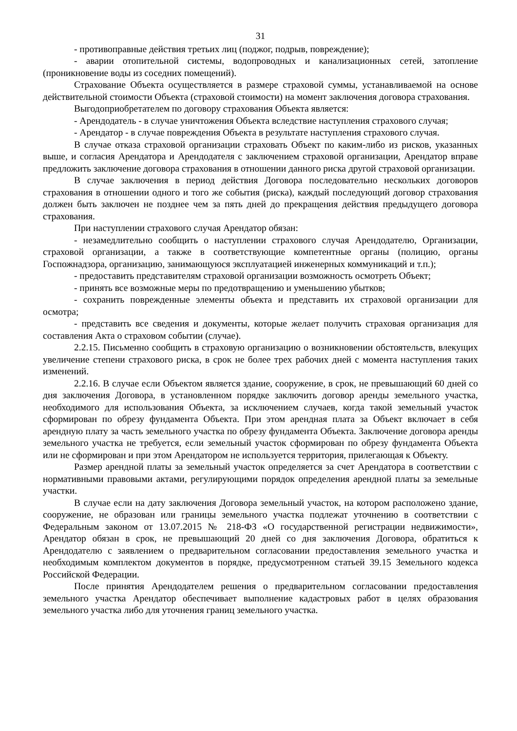31
- противоправные действия третьих лиц (поджог, подрыв, повреждение);
- аварии отопительной системы, водопроводных и канализационных сетей, затопление (проникновение воды из соседних помещений).
Страхование Объекта осуществляется в размере страховой суммы, устанавливаемой на основе действительной стоимости Объекта (страховой стоимости) на момент заключения договора страхования.
Выгодоприобретателем по договору страхования Объекта является:
- Арендодатель - в случае уничтожения Объекта вследствие наступления страхового случая;
- Арендатор - в случае повреждения Объекта в результате наступления страхового случая.
В случае отказа страховой организации страховать Объект по каким-либо из рисков, указанных выше, и согласия Арендатора и Арендодателя с заключением страховой организации, Арендатор вправе предложить заключение договора страхования в отношении данного риска другой страховой организации.
В случае заключения в период действия Договора последовательно нескольких договоров страхования в отношении одного и того же события (риска), каждый последующий договор страхования должен быть заключен не позднее чем за пять дней до прекращения действия предыдущего договора страхования.
При наступлении страхового случая Арендатор обязан:
- незамедлительно сообщить о наступлении страхового случая Арендодателю, Организации, страховой организации, а также в соответствующие компетентные органы (полицию, органы Госпожнадзора, организацию, занимающуюся эксплуатацией инженерных коммуникаций и т.п.);
- предоставить представителям страховой организации возможность осмотреть Объект;
- принять все возможные меры по предотвращению и уменьшению убытков;
- сохранить поврежденные элементы объекта и представить их страховой организации для осмотра;
- представить все сведения и документы, которые желает получить страховая организация для составления Акта о страховом событии (случае).
2.2.15. Письменно сообщить в страховую организацию о возникновении обстоятельств, влекущих увеличение степени страхового риска, в срок не более трех рабочих дней с момента наступления таких изменений.
2.2.16. В случае если Объектом является здание, сооружение, в срок, не превышающий 60 дней со дня заключения Договора, в установленном порядке заключить договор аренды земельного участка, необходимого для использования Объекта, за исключением случаев, когда такой земельный участок сформирован по обрезу фундамента Объекта. При этом арендная плата за Объект включает в себя арендную плату за часть земельного участка по обрезу фундамента Объекта. Заключение договора аренды земельного участка не требуется, если земельный участок сформирован по обрезу фундамента Объекта или не сформирован и при этом Арендатором не используется территория, прилегающая к Объекту.
Размер арендной платы за земельный участок определяется за счет Арендатора в соответствии с нормативными правовыми актами, регулирующими порядок определения арендной платы за земельные участки.
В случае если на дату заключения Договора земельный участок, на котором расположено здание, сооружение, не образован или границы земельного участка подлежат уточнению в соответствии с Федеральным законом от 13.07.2015 № 218-ФЗ «О государственной регистрации недвижимости», Арендатор обязан в срок, не превышающий 20 дней со дня заключения Договора, обратиться к Арендодателю с заявлением о предварительном согласовании предоставления земельного участка и необходимым комплектом документов в порядке, предусмотренном статьей 39.15 Земельного кодекса Российской Федерации.
После принятия Арендодателем решения о предварительном согласовании предоставления земельного участка Арендатор обеспечивает выполнение кадастровых работ в целях образования земельного участка либо для уточнения границ земельного участка.